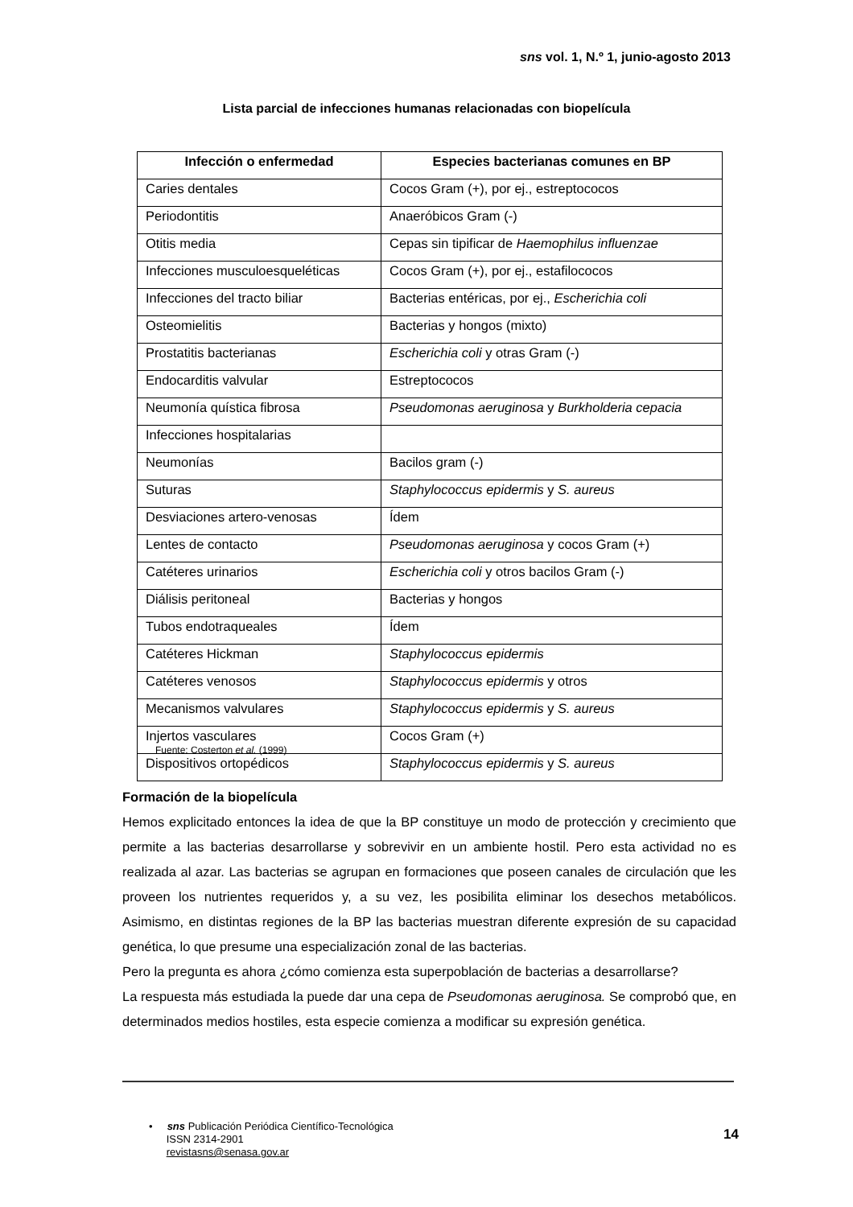sns vol. 1, N.º 1, junio-agosto 2013
Lista parcial de infecciones humanas relacionadas con biopelícula
| Infección o enfermedad | Especies bacterianas comunes en BP |
| --- | --- |
| Caries dentales | Cocos Gram (+), por ej., estreptococos |
| Periodontitis | Anaeróbicos Gram (-) |
| Otitis media | Cepas sin tipificar de Haemophilus influenzae |
| Infecciones musculoesqueléticas | Cocos Gram (+), por ej., estafilococos |
| Infecciones del tracto biliar | Bacterias entéricas, por ej., Escherichia coli |
| Osteomielitis | Bacterias y hongos (mixto) |
| Prostatitis bacterianas | Escherichia coli y otras Gram (-) |
| Endocarditis valvular | Estreptococos |
| Neumonía quística fibrosa | Pseudomonas aeruginosa y Burkholderia cepacia |
| Infecciones hospitalarias | |
| Neumonías | Bacilos gram (-) |
| Suturas | Staphylococcus epidermis y S. aureus |
| Desviaciones artero-venosas | Ídem |
| Lentes de contacto | Pseudomonas aeruginosa y cocos Gram (+) |
| Catéteres urinarios | Escherichia coli y otros bacilos Gram (-) |
| Diálisis peritoneal | Bacterias y hongos |
| Tubos endotraqueales | Ídem |
| Catéteres Hickman | Staphylococcus epidermis |
| Catéteres venosos | Staphylococcus epidermis y otros |
| Mecanismos valvulares | Staphylococcus epidermis y S. aureus |
| Injertos vasculares | Cocos Gram (+) |
| Dispositivos ortopédicos | Staphylococcus epidermis y S. aureus |
Fuente: Costerton et al. (1999)
Formación de la biopelícula
Hemos explicitado entonces la idea de que la BP constituye un modo de protección y crecimiento que permite a las bacterias desarrollarse y sobrevivir en un ambiente hostil. Pero esta actividad no es realizada al azar. Las bacterias se agrupan en formaciones que poseen canales de circulación que les proveen los nutrientes requeridos y, a su vez, les posibilita eliminar los desechos metabólicos. Asimismo, en distintas regiones de la BP las bacterias muestran diferente expresión de su capacidad genética, lo que presume una especialización zonal de las bacterias.
Pero la pregunta es ahora ¿cómo comienza esta superpoblación de bacterias a desarrollarse?
La respuesta más estudiada la puede dar una cepa de Pseudomonas aeruginosa. Se comprobó que, en determinados medios hostiles, esta especie comienza a modificar su expresión genética.
• sns Publicación Periódica Científico-Tecnológica
ISSN 2314-2901
revistasns@senasa.gov.ar
14